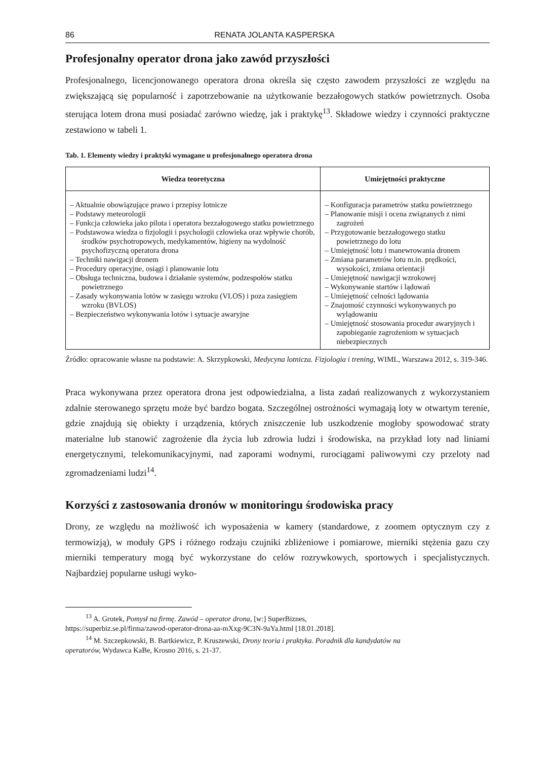86 RENATA JOLANTA KASPERSKA
Profesjonalny operator drona jako zawód przyszłości
Profesjonalnego, licencjonowanego operatora drona określa się często zawodem przyszłości ze względu na zwiększającą się popularność i zapotrzebowanie na użytkowanie bezzałogowych statków powietrznych. Osoba sterująca lotem drona musi posiadać zarówno wiedzę, jak i praktykę<sup>13</sup>. Składowe wiedzy i czynności praktyczne zestawiono w tabeli 1.
Tab. 1. Elementy wiedzy i praktyki wymagane u profesjonalnego operatora drona
| Wiedza teoretyczna | Umiejętności praktyczne |
| --- | --- |
| – Aktualnie obowiązujące prawo i przepisy lotnicze – Podstawy meteorologii – Funkcja człowieka jako pilota i operatora bezzałogowego statku powietrznego – Podstawowa wiedza o fizjologii i psychologii człowieka oraz wpływie chorób, środków psychotropowych, medykamentów, higieny na wydolność psychofizyczną operatora drona – Techniki nawigacji dronem – Procedury operacyjne, osiągi i planowanie lotu – Obsługa techniczna, budowa i działanie systemów, podzespołów statku powietrznego – Zasady wykonywania lotów w zasięgu wzroku (VLOS) i poza zasięgiem wzroku (BVLOS) – Bezpieczeństwo wykonywania lotów i sytuacje awaryjne | – Konfiguracja parametrów statku powietrznego – Planowanie misji i ocena związanych z nimi zagrożeń – Przygotowanie bezzałogowego statku powietrznego do lotu – Umiejętność lotu i manewrowania dronem – Zmiana parametrów lotu m.in. prędkości, wysokości, zmiana orientacji – Umiejętność nawigacji wzrokowej – Wykonywanie startów i lądowań – Umiejętność celności lądowania – Znajomość czynności wykonywanych po wylądowaniu – Umiejętność stosowania procedur awaryjnych i zapobieganie zagrożeniom w sytuacjach niebezpiecznych |
Źródło: opracowanie własne na podstawie: A. Skrzypkowski, Medycyna lotnicza. Fizjologia i trening, WIML, Warszawa 2012, s. 319-346.
Praca wykonywana przez operatora drona jest odpowiedzialna, a lista zadań realizowanych z wykorzystaniem zdalnie sterowanego sprzętu może być bardzo bogata. Szczególnej ostrożności wymagają loty w otwartym terenie, gdzie znajdują się obiekty i urządzenia, których zniszczenie lub uszkodzenie mogłoby spowodować straty materialne lub stanowić zagrożenie dla życia lub zdrowia ludzi i środowiska, na przykład loty nad liniami energetycznymi, telekomunikacyjnymi, nad zaporami wodnymi, rurociągami paliwowymi czy przeloty nad zgromadzeniami ludzi<sup>14</sup>.
Korzyści z zastosowania dronów w monitoringu środowiska pracy
Drony, ze względu na możliwość ich wyposażenia w kamery (standardowe, z zoomem optycznym czy z termowizją), w moduły GPS i różnego rodzaju czujniki zbliżeniowe i pomiarowe, mierniki stężenia gazu czy mierniki temperatury mogą być wykorzystane do celów rozrywkowych, sportowych i specjalistycznych. Najbardziej popularne usługi wyko-
<sup>13</sup> A. Grotek, Pomysł na firmę. Zawód – operator drona, [w:] SuperBiznes,
https://superbiz.se.pl/firma/zawod-operator-drona-aa-mXxg-9C3N-9aYa.html [18.01.2018].
<sup>14</sup> M. Szczepkowski, B. Bartkiewicz, P. Kruszewski, Drony teoria i praktyka. Poradnik dla kandydatów na
operatorów, Wydawca KaBe, Krosno 2016, s. 21-37.